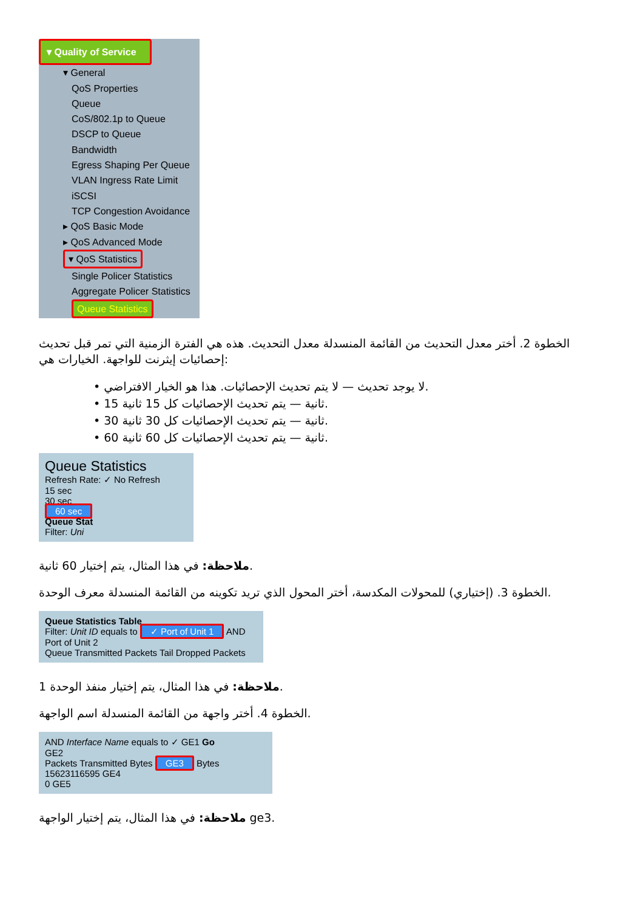▾ Quality of Service
▾ General
QoS Properties
Queue
CoS/802.1p to Queue
DSCP to Queue
Bandwidth
Egress Shaping Per Queue
VLAN Ingress Rate Limit
iSCSI
TCP Congestion Avoidance
▸ QoS Basic Mode
▸ QoS Advanced Mode
▾ QoS Statistics
Single Policer Statistics
Aggregate Policer Statistics
Queue Statistics
الخطوة 2. أختر معدل التحديث من القائمة المنسدلة معدل التحديث. هذه هي الفترة الزمنية التي تمر قبل تحديث إحصائيات إيثرنت للواجهة. الخيارات هي:
• لا يوجد تحديث — لا يتم تحديث الإحصائيات. هذا هو الخيار الافتراضي.
• 15 ثانية — يتم تحديث الإحصائيات كل 15 ثانية.
• 30 ثانية — يتم تحديث الإحصائيات كل 30 ثانية.
• 60 ثانية — يتم تحديث الإحصائيات كل 60 ثانية.
Queue Statistics
Refresh Rate: ✓ No Refresh
15 sec
30 sec
60 sec
Queue Stat
Filter: Uni
ملاحظة: في هذا المثال، يتم إختيار 60 ثانية.
الخطوة 3. (إختياري) للمحولات المكدسة، أختر المحول الذي تريد تكوينه من القائمة المنسدلة معرف الوحدة.
Queue Statistics Table
Filter: Unit ID equals to ✓ Port of Unit 1 AND
Port of Unit 2
Queue Transmitted Packets Tail Dropped Packets
ملاحظة: في هذا المثال، يتم إختيار منفذ الوحدة 1.
الخطوة 4. أختر واجهة من القائمة المنسدلة اسم الواجهة.
AND Interface Name equals to ✓ GE1 Go
GE2
Packets Transmitted Bytes GE3 Bytes
15623116595 GE4
0 GE5
ملاحظة: في هذا المثال، يتم إختيار الواجهة ge3.